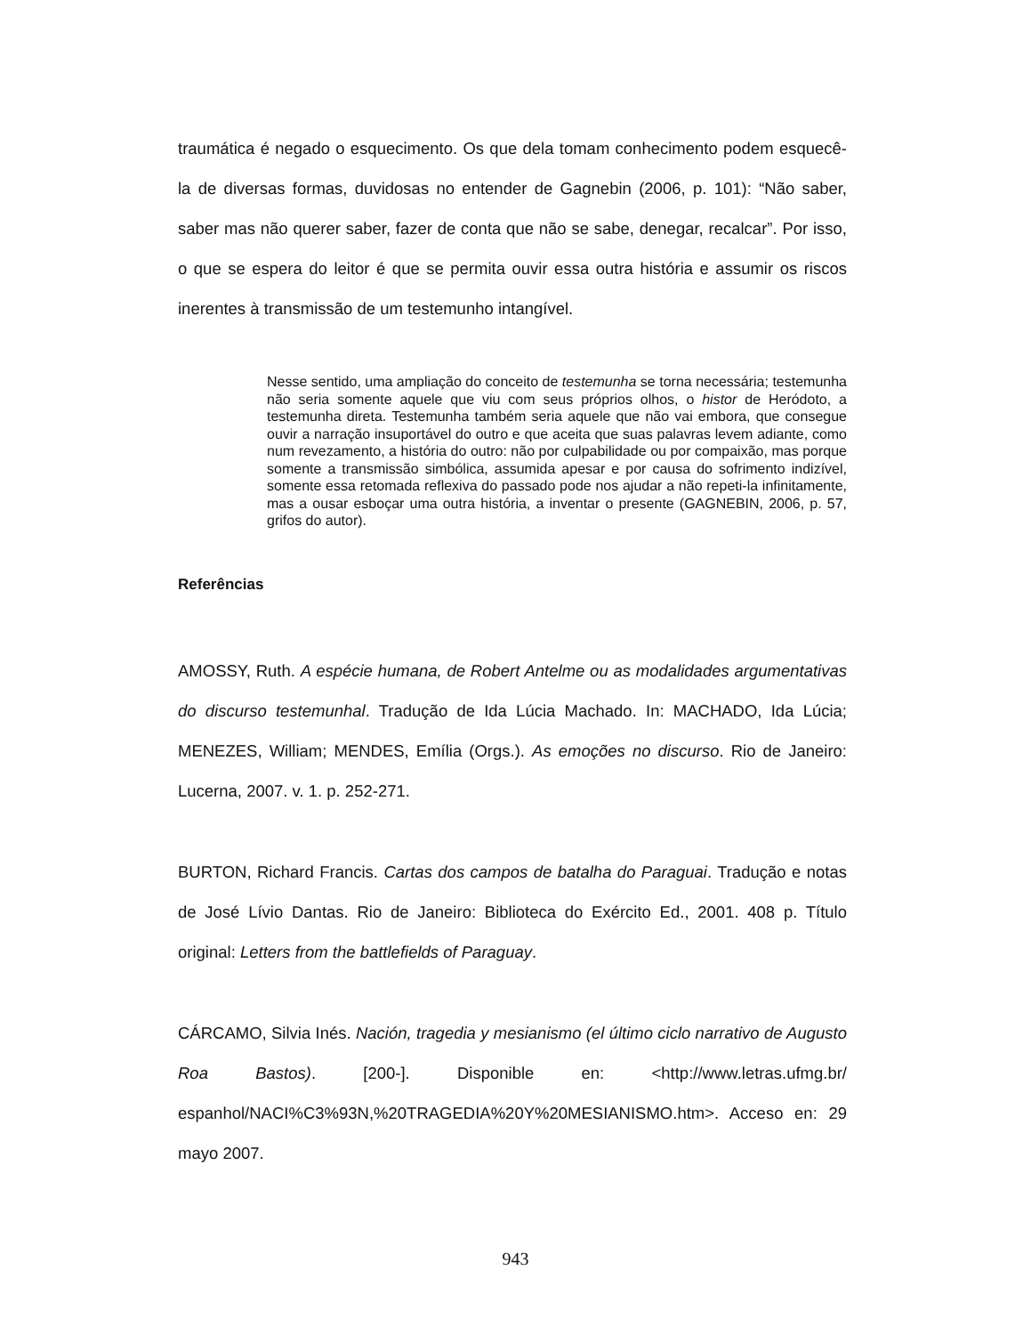traumática é negado o esquecimento. Os que dela tomam conhecimento podem esquecê-la de diversas formas, duvidosas no entender de Gagnebin (2006, p. 101): “Não saber, saber mas não querer saber, fazer de conta que não se sabe, denegar, recalcar”. Por isso, o que se espera do leitor é que se permita ouvir essa outra história e assumir os riscos inerentes à transmissão de um testemunho intangível.
Nesse sentido, uma ampliação do conceito de testemunha se torna necessária; testemunha não seria somente aquele que viu com seus próprios olhos, o histor de Heródoto, a testemunha direta. Testemunha também seria aquele que não vai embora, que consegue ouvir a narração insuportável do outro e que aceita que suas palavras levem adiante, como num revezamento, a história do outro: não por culpabilidade ou por compaixão, mas porque somente a transmissão simbólica, assumida apesar e por causa do sofrimento indizível, somente essa retomada reflexiva do passado pode nos ajudar a não repeti-la infinitamente, mas a ousar esboçar uma outra história, a inventar o presente (GAGNEBIN, 2006, p. 57, grifos do autor).
Referências
AMOSSY, Ruth. A espécie humana, de Robert Antelme ou as modalidades argumentativas do discurso testemunhal. Tradução de Ida Lúcia Machado. In: MACHADO, Ida Lúcia; MENEZES, William; MENDES, Emília (Orgs.). As emoções no discurso. Rio de Janeiro: Lucerna, 2007. v. 1. p. 252-271.
BURTON, Richard Francis. Cartas dos campos de batalha do Paraguai. Tradução e notas de José Lívio Dantas. Rio de Janeiro: Biblioteca do Exército Ed., 2001. 408 p. Título original: Letters from the battlefields of Paraguay.
CÁRCAMO, Silvia Inés. Nación, tragedia y mesianismo (el último ciclo narrativo de Augusto Roa Bastos). [200-]. Disponible en: <http://www.letras.ufmg.br/ espanhol/NACI%C3%93N,%20TRAGEDIA%20Y%20MESIANISMO.htm>. Acceso en: 29 mayo 2007.
943